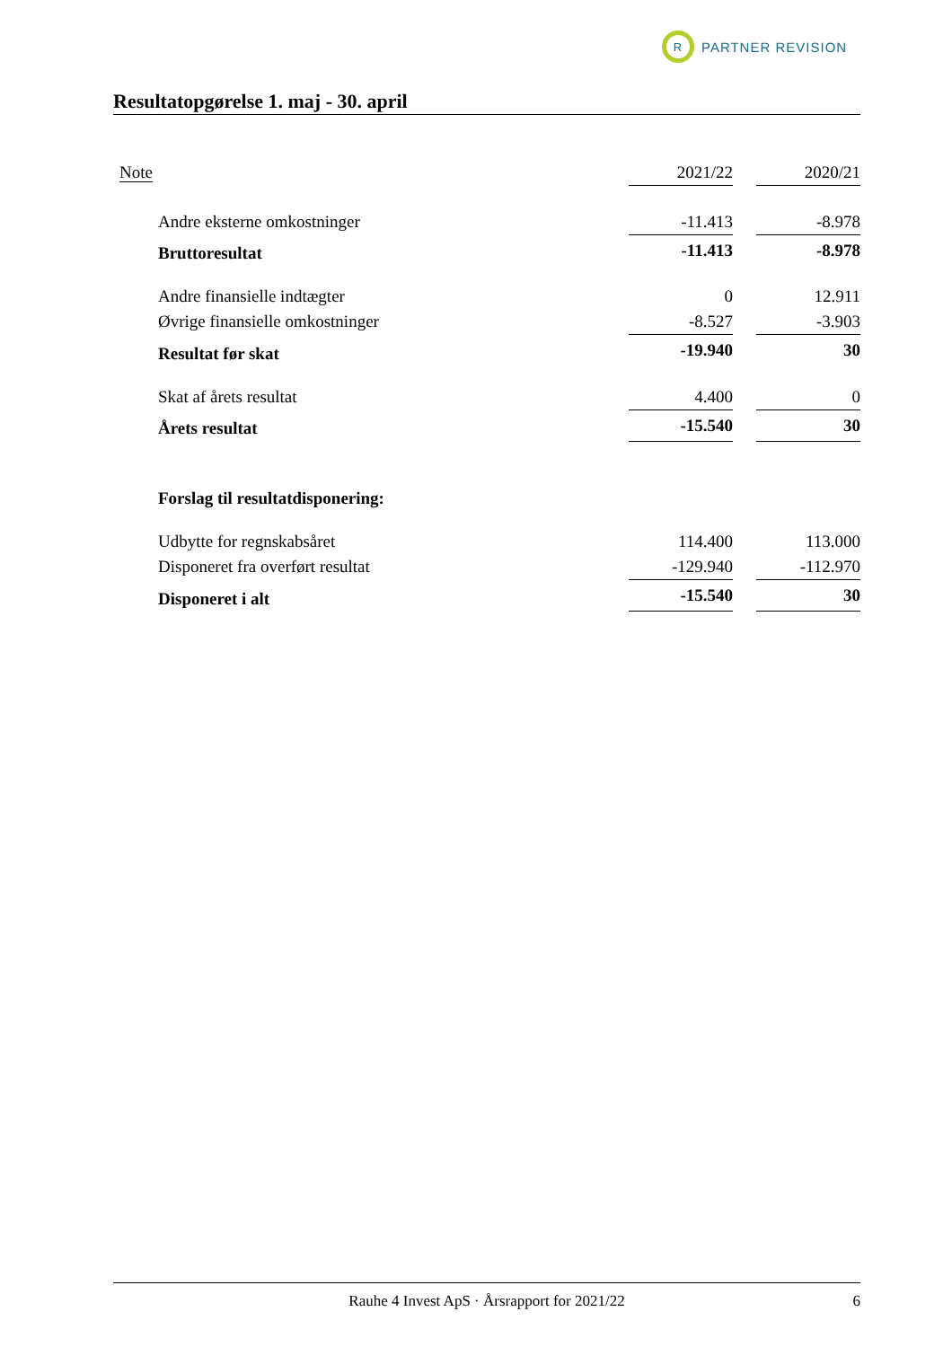R
PARTNER REVISION
Resultatopgørelse 1. maj - 30. april
| Note | 2021/22 | | 2020/21 |
| --- | --- | --- | --- |
| Andre eksterne omkostninger | -11.413 | | -8.978 |
| Bruttoresultat | -11.413 | | -8.978 |
| Andre finansielle indtægter | 0 | | 12.911 |
| Øvrige finansielle omkostninger | -8.527 | | -3.903 |
| Resultat før skat | -19.940 | | 30 |
| Skat af årets resultat | 4.400 | | 0 |
| Årets resultat | -15.540 | | 30 |
| Forslag til resultatdisponering: | | | |
| Udbytte for regnskabsåret | 114.400 | | 113.000 |
| Disponeret fra overført resultat | -129.940 | | -112.970 |
| Disponeret i alt | -15.540 | | 30 |
Rauhe 4 Invest ApS · Årsrapport for 2021/22 6